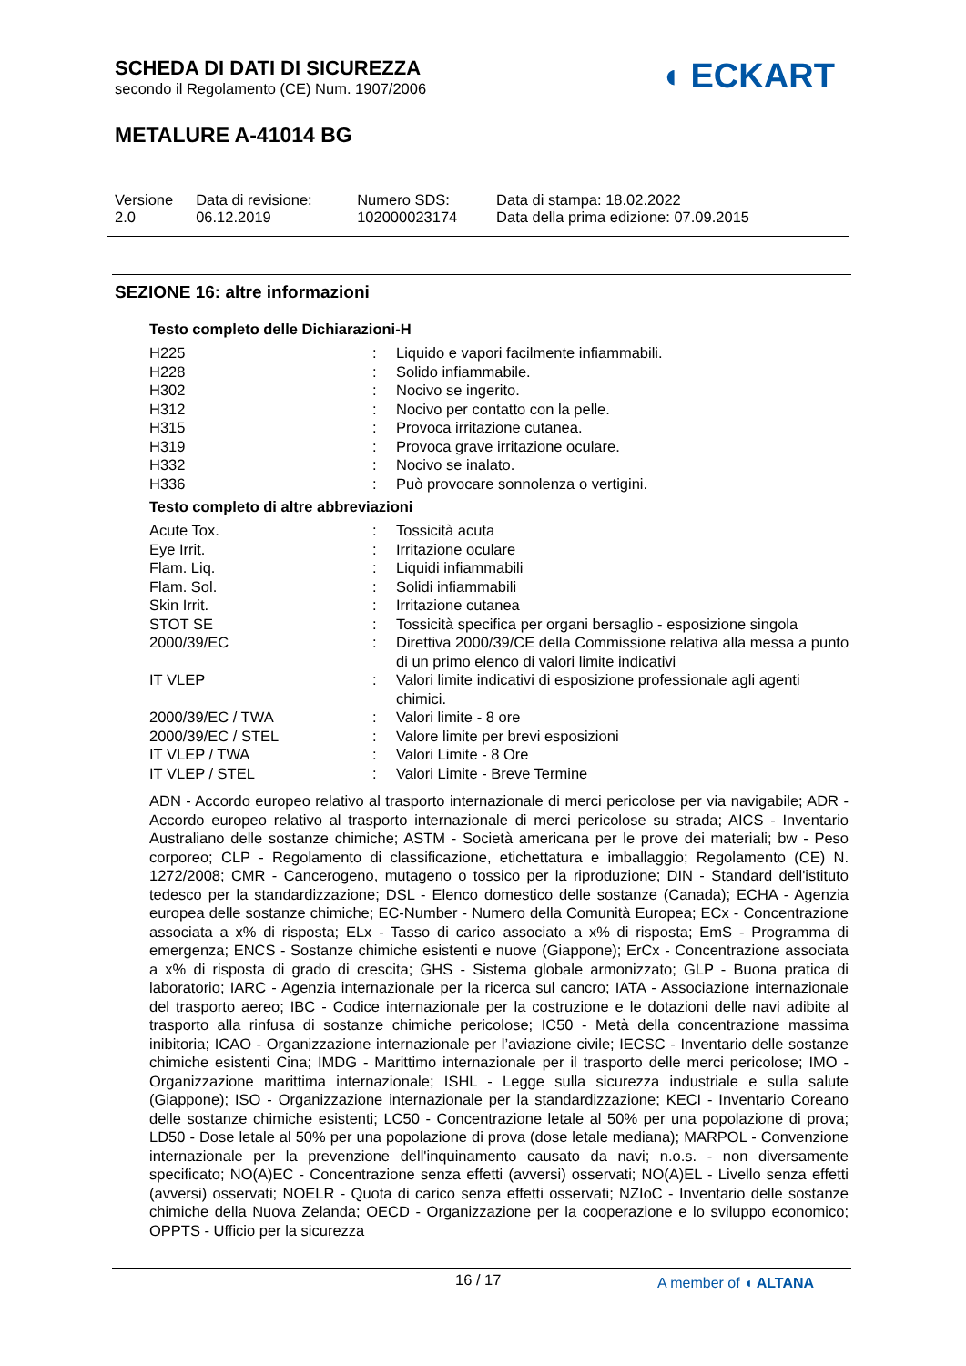SCHEDA DI DATI DI SICUREZZA
secondo il Regolamento (CE) Num. 1907/2006
◖ ECKART
METALURE A-41014 BG
| Versione 2.0 | Data di revisione: 06.12.2019 | Numero SDS: 102000023174 | Data di stampa: 18.02.2022 Data della prima edizione: 07.09.2015 |
SEZIONE 16: altre informazioni
Testo completo delle Dichiarazioni-H
| H225 | : | Liquido e vapori facilmente infiammabili. |
| H228 | : | Solido infiammabile. |
| H302 | : | Nocivo se ingerito. |
| H312 | : | Nocivo per contatto con la pelle. |
| H315 | : | Provoca irritazione cutanea. |
| H319 | : | Provoca grave irritazione oculare. |
| H332 | : | Nocivo se inalato. |
| H336 | : | Può provocare sonnolenza o vertigini. |
Testo completo di altre abbreviazioni
| Acute Tox. | : | Tossicità acuta |
| Eye Irrit. | : | Irritazione oculare |
| Flam. Liq. | : | Liquidi infiammabili |
| Flam. Sol. | : | Solidi infiammabili |
| Skin Irrit. | : | Irritazione cutanea |
| STOT SE | : | Tossicità specifica per organi bersaglio - esposizione singola |
| 2000/39/EC | : | Direttiva 2000/39/CE della Commissione relativa alla messa a punto di un primo elenco di valori limite indicativi |
| IT VLEP | : | Valori limite indicativi di esposizione professionale agli agenti chimici. |
| 2000/39/EC / TWA | : | Valori limite - 8 ore |
| 2000/39/EC / STEL | : | Valore limite per brevi esposizioni |
| IT VLEP / TWA | : | Valori Limite - 8 Ore |
| IT VLEP / STEL | : | Valori Limite - Breve Termine |
ADN - Accordo europeo relativo al trasporto internazionale di merci pericolose per via navigabile; ADR - Accordo europeo relativo al trasporto internazionale di merci pericolose su strada; AICS - Inventario Australiano delle sostanze chimiche; ASTM - Società americana per le prove dei materiali; bw - Peso corporeo; CLP - Regolamento di classificazione, etichettatura e imballaggio; Regolamento (CE) N. 1272/2008; CMR - Cancerogeno, mutageno o tossico per la riproduzione; DIN - Standard dell'istituto tedesco per la standardizzazione; DSL - Elenco domestico delle sostanze (Canada); ECHA - Agenzia europea delle sostanze chimiche; EC-Number - Numero della Comunità Europea; ECx - Concentrazione associata a x% di risposta; ELx - Tasso di carico associato a x% di risposta; EmS - Programma di emergenza; ENCS - Sostanze chimiche esistenti e nuove (Giappone); ErCx - Concentrazione associata a x% di risposta di grado di crescita; GHS - Sistema globale armonizzato; GLP - Buona pratica di laboratorio; IARC - Agenzia internazionale per la ricerca sul cancro; IATA - Associazione internazionale del trasporto aereo; IBC - Codice internazionale per la costruzione e le dotazioni delle navi adibite al trasporto alla rinfusa di sostanze chimiche pericolose; IC50 - Metà della concentrazione massima inibitoria; ICAO - Organizzazione internazionale per l’aviazione civile; IECSC - Inventario delle sostanze chimiche esistenti Cina; IMDG - Marittimo internazionale per il trasporto delle merci pericolose; IMO - Organizzazione marittima internazionale; ISHL - Legge sulla sicurezza industriale e sulla salute (Giappone); ISO - Organizzazione internazionale per la standardizzazione; KECI - Inventario Coreano delle sostanze chimiche esistenti; LC50 - Concentrazione letale al 50% per una popolazione di prova; LD50 - Dose letale al 50% per una popolazione di prova (dose letale mediana); MARPOL - Convenzione internazionale per la prevenzione dell'inquinamento causato da navi; n.o.s. - non diversamente specificato; NO(A)EC - Concentrazione senza effetti (avversi) osservati; NO(A)EL - Livello senza effetti (avversi) osservati; NOELR - Quota di carico senza effetti osservati; NZIoC - Inventario delle sostanze chimiche della Nuova Zelanda; OECD - Organizzazione per la cooperazione e lo sviluppo economico; OPPTS - Ufficio per la sicurezza
16 / 17 A member of ◖ ALTANA